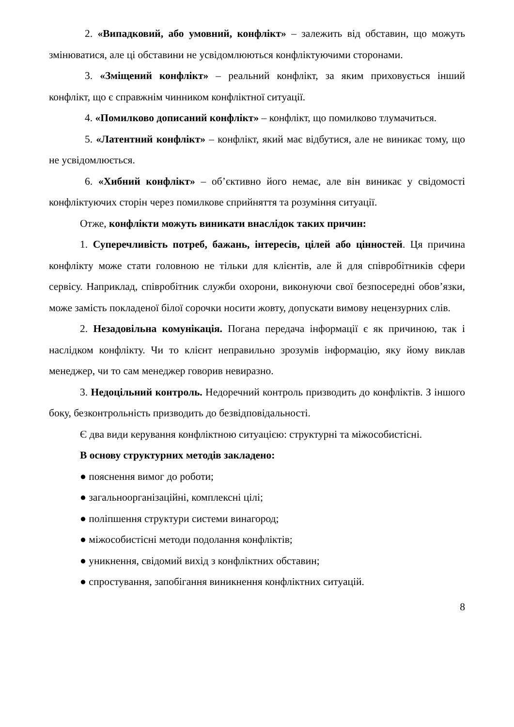2. «Випадковий, або умовний, конфлікт» – залежить від обставин, що можуть змінюватися, але ці обставини не усвідомлюються конфліктуючими сторонами.
3. «Зміщений конфлікт» – реальний конфлікт, за яким приховується інший конфлікт, що є справжнім чинником конфліктної ситуації.
4. «Помилково дописаний конфлікт» – конфлікт, що помилково тлумачиться.
5. «Латентний конфлікт» – конфлікт, який має відбутися, але не виникає тому, що не усвідомлюється.
6. «Хибний конфлікт» – об’єктивно його немає, але він виникає у свідомості конфліктуючих сторін через помилкове сприйняття та розуміння ситуації.
Отже, конфлікти можуть виникати внаслідок таких причин:
1. Суперечливість потреб, бажань, інтересів, цілей або цінностей. Ця причина конфлікту може стати головною не тільки для клієнтів, але й для співробітників сфери сервісу. Наприклад, співробітник служби охорони, виконуючи свої безпосередні обов’язки, може замість покладеної білої сорочки носити жовту, допускати вимову нецензурних слів.
2. Незадовільна комунікація. Погана передача інформації є як причиною, так і наслідком конфлікту. Чи то клієнт неправильно зрозумів інформацію, яку йому виклав менеджер, чи то сам менеджер говорив невиразно.
3. Недоцільний контроль. Недоречний контроль призводить до конфліктів. З іншого боку, безконтрольність призводить до безвідповідальності.
Є два види керування конфліктною ситуацією: структурні та міжособистісні.
В основу структурних методів закладено:
● пояснення вимог до роботи;
● загальноорганізаційні, комплексні цілі;
● поліпшення структури системи винагород;
● міжособистісні методи подолання конфліктів;
● уникнення, свідомий вихід з конфліктних обставин;
● спростування, запобігання виникнення конфліктних ситуацій.
8